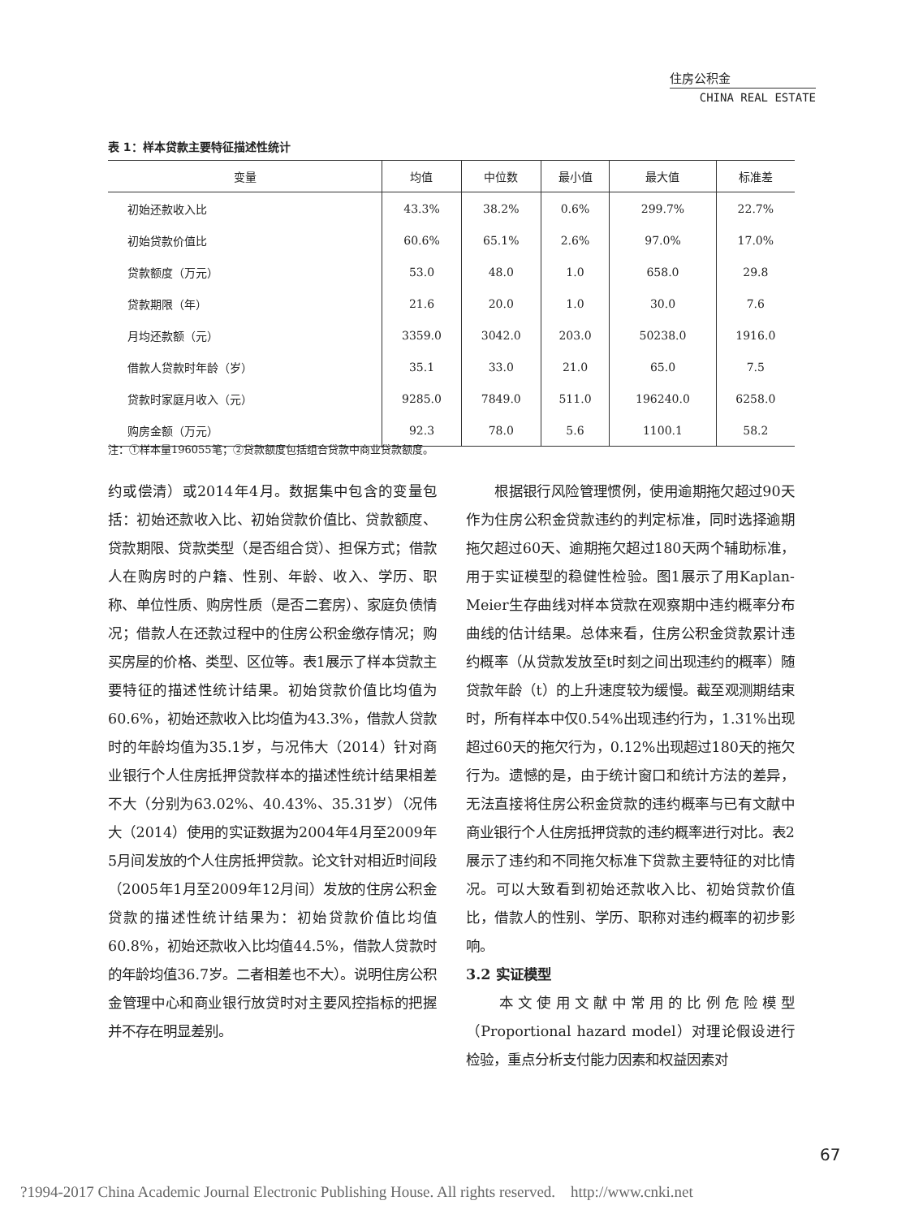住房公积金
CHINA REAL ESTATE
表 1：样本贷款主要特征描述性统计
| 变量 | 均值 | 中位数 | 最小值 | 最大值 | 标准差 |
| --- | --- | --- | --- | --- | --- |
| 初始还款收入比 | 43.3% | 38.2% | 0.6% | 299.7% | 22.7% |
| 初始贷款价值比 | 60.6% | 65.1% | 2.6% | 97.0% | 17.0% |
| 贷款额度（万元） | 53.0 | 48.0 | 1.0 | 658.0 | 29.8 |
| 贷款期限（年） | 21.6 | 20.0 | 1.0 | 30.0 | 7.6 |
| 月均还款额（元） | 3359.0 | 3042.0 | 203.0 | 50238.0 | 1916.0 |
| 借款人贷款时年龄（岁） | 35.1 | 33.0 | 21.0 | 65.0 | 7.5 |
| 贷款时家庭月收入（元） | 9285.0 | 7849.0 | 511.0 | 196240.0 | 6258.0 |
| 购房金额（万元） | 92.3 | 78.0 | 5.6 | 1100.1 | 58.2 |
注：①样本量196055笔；②贷款额度包括组合贷款中商业贷款额度。
约或偿清）或2014年4月。数据集中包含的变量包括：初始还款收入比、初始贷款价值比、贷款额度、贷款期限、贷款类型（是否组合贷）、担保方式；借款人在购房时的户籍、性别、年龄、收入、学历、职称、单位性质、购房性质（是否二套房）、家庭负债情况；借款人在还款过程中的住房公积金缴存情况；购买房屋的价格、类型、区位等。表1展示了样本贷款主要特征的描述性统计结果。初始贷款价值比均值为60.6%，初始还款收入比均值为43.3%，借款人贷款时的年龄均值为35.1岁，与况伟大（2014）针对商业银行个人住房抵押贷款样本的描述性统计结果相差不大（分别为63.02%、40.43%、35.31岁）（况伟大（2014）使用的实证数据为2004年4月至2009年5月间发放的个人住房抵押贷款。论文针对相近时间段（2005年1月至2009年12月间）发放的住房公积金贷款的描述性统计结果为：初始贷款价值比均值60.8%，初始还款收入比均值44.5%，借款人贷款时的年龄均值36.7岁。二者相差也不大）。说明住房公积金管理中心和商业银行放贷时对主要风控指标的把握并不存在明显差别。
  根据银行风险管理惯例，使用逾期拖欠超过90天作为住房公积金贷款违约的判定标准，同时选择逾期拖欠超过60天、逾期拖欠超过180天两个辅助标准，用于实证模型的稳健性检验。图1展示了用Kaplan-Meier生存曲线对样本贷款在观察期中违约概率分布曲线的估计结果。总体来看，住房公积金贷款累计违约概率（从贷款发放至t时刻之间出现违约的概率）随贷款年龄（t）的上升速度较为缓慢。截至观测期结束时，所有样本中仅0.54%出现违约行为，1.31%出现超过60天的拖欠行为，0.12%出现超过180天的拖欠行为。遗憾的是，由于统计窗口和统计方法的差异，无法直接将住房公积金贷款的违约概率与已有文献中商业银行个人住房抵押贷款的违约概率进行对比。表2展示了违约和不同拖欠标准下贷款主要特征的对比情况。可以大致看到初始还款收入比、初始贷款价值比，借款人的性别、学历、职称对违约概率的初步影响。
3.2 实证模型
  本文使用文献中常用的比例危险模型（Proportional hazard model）对理论假设进行检验，重点分析支付能力因素和权益因素对
67
?1994-2017 China Academic Journal Electronic Publishing House. All rights reserved. http://www.cnki.net